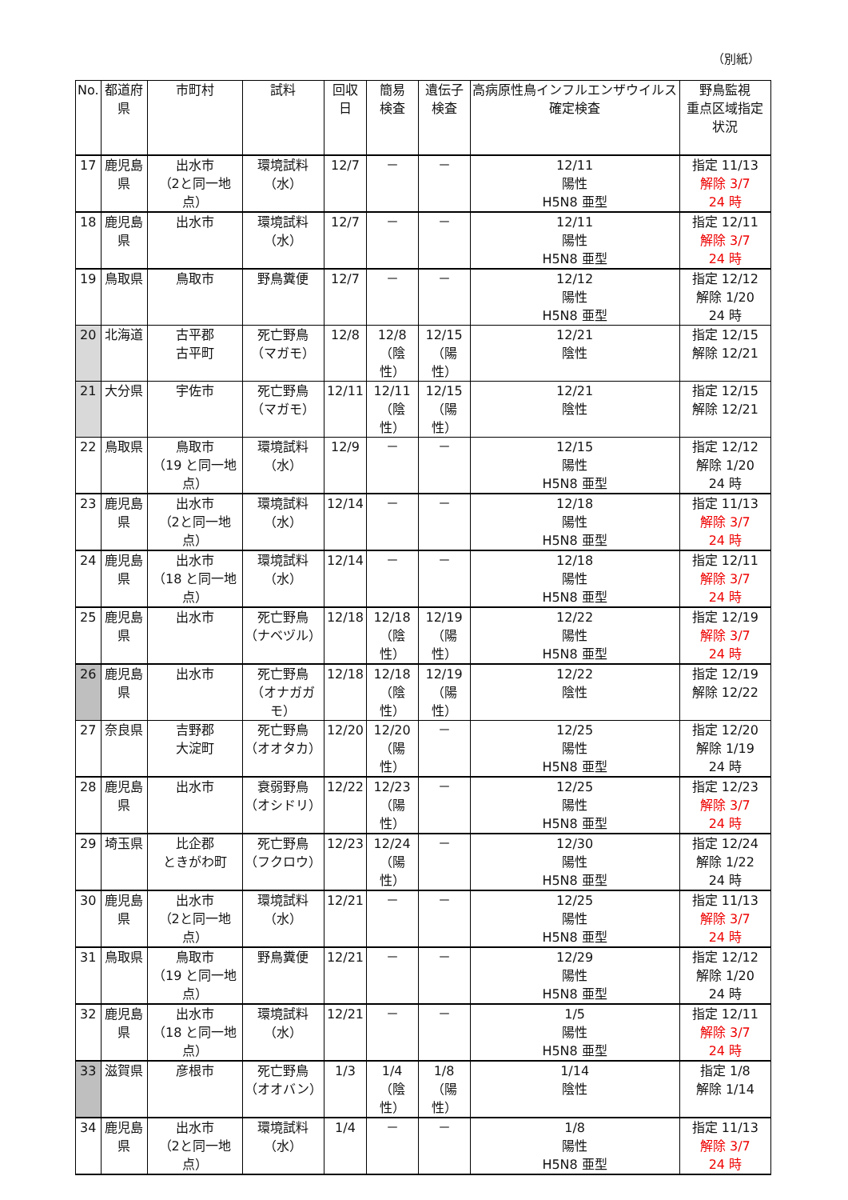（別紙）
| No. | 都道府県 | 市町村 | 試料 | 回収日 | 簡易 検査 | 遺伝子 検査 | 高病原性鳥インフルエンザウイルス確定検査 | 野鳥監視 重点区域指定状況 |
| --- | --- | --- | --- | --- | --- | --- | --- | --- |
| 17 | 鹿児島県 | 出水市 （2と同一地点） | 環境試料 （水） | 12/7 | － | － | 12/11 陽性 H5N8 亜型 | 指定 11/13 解除 3/7 24 時 |
| 18 | 鹿児島県 | 出水市 | 環境試料 （水） | 12/7 | － | － | 12/11 陽性 H5N8 亜型 | 指定 12/11 解除 3/7 24 時 |
| 19 | 鳥取県 | 鳥取市 | 野鳥糞便 | 12/7 | － | － | 12/12 陽性 H5N8 亜型 | 指定 12/12 解除 1/20 24 時 |
| 20 | 北海道 | 古平郡 古平町 | 死亡野鳥 （マガモ） | 12/8 | 12/8 （陰性） | 12/15 （陽性） | 12/21 陰性 | 指定 12/15 解除 12/21 |
| 21 | 大分県 | 宇佐市 | 死亡野鳥 （マガモ） | 12/11 | 12/11 （陰性） | 12/15 （陽性） | 12/21 陰性 | 指定 12/15 解除 12/21 |
| 22 | 鳥取県 | 鳥取市 （19 と同一地点） | 環境試料 （水） | 12/9 | － | － | 12/15 陽性 H5N8 亜型 | 指定 12/12 解除 1/20 24 時 |
| 23 | 鹿児島県 | 出水市 （2と同一地点） | 環境試料 （水） | 12/14 | － | － | 12/18 陽性 H5N8 亜型 | 指定 11/13 解除 3/7 24 時 |
| 24 | 鹿児島県 | 出水市 （18 と同一地点） | 環境試料 （水） | 12/14 | － | － | 12/18 陽性 H5N8 亜型 | 指定 12/11 解除 3/7 24 時 |
| 25 | 鹿児島県 | 出水市 | 死亡野鳥 （ナベヅル） | 12/18 | 12/18 （陰性） | 12/19 （陽性） | 12/22 陽性 H5N8 亜型 | 指定 12/19 解除 3/7 24 時 |
| 26 | 鹿児島県 | 出水市 | 死亡野鳥 （オナガガモ） | 12/18 | 12/18 （陰性） | 12/19 （陽性） | 12/22 陰性 | 指定 12/19 解除 12/22 |
| 27 | 奈良県 | 吉野郡 大淀町 | 死亡野鳥 （オオタカ） | 12/20 | 12/20 （陽性） | － | 12/25 陽性 H5N8 亜型 | 指定 12/20 解除 1/19 24 時 |
| 28 | 鹿児島県 | 出水市 | 衰弱野鳥 （オシドリ） | 12/22 | 12/23 （陽性） | － | 12/25 陽性 H5N8 亜型 | 指定 12/23 解除 3/7 24 時 |
| 29 | 埼玉県 | 比企郡 ときがわ町 | 死亡野鳥 （フクロウ） | 12/23 | 12/24 （陽性） | － | 12/30 陽性 H5N8 亜型 | 指定 12/24 解除 1/22 24 時 |
| 30 | 鹿児島県 | 出水市 （2と同一地点） | 環境試料 （水） | 12/21 | － | － | 12/25 陽性 H5N8 亜型 | 指定 11/13 解除 3/7 24 時 |
| 31 | 鳥取県 | 鳥取市 （19 と同一地点） | 野鳥糞便 | 12/21 | － | － | 12/29 陽性 H5N8 亜型 | 指定 12/12 解除 1/20 24 時 |
| 32 | 鹿児島県 | 出水市 （18 と同一地点） | 環境試料 （水） | 12/21 | － | － | 1/5 陽性 H5N8 亜型 | 指定 12/11 解除 3/7 24 時 |
| 33 | 滋賀県 | 彦根市 | 死亡野鳥 （オオバン） | 1/3 | 1/4 （陰性） | 1/8 （陽性） | 1/14 陰性 | 指定 1/8 解除 1/14 |
| 34 | 鹿児島県 | 出水市 （2と同一地点） | 環境試料 （水） | 1/4 | － | － | 1/8 陽性 H5N8 亜型 | 指定 11/13 解除 3/7 24 時 |